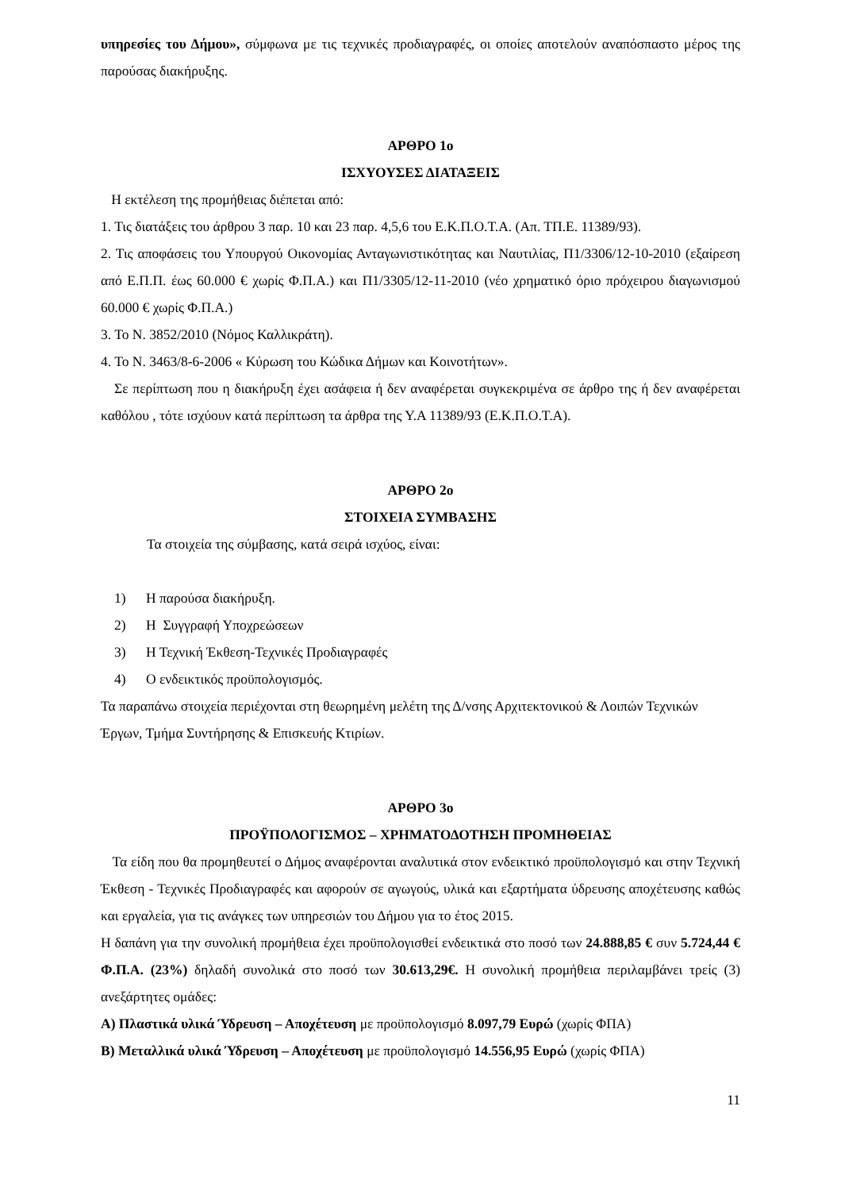υπηρεσίες του Δήμου», σύμφωνα με τις τεχνικές προδιαγραφές, οι οποίες αποτελούν αναπόσπαστο μέρος της παρούσας διακήρυξης.
ΑΡΘΡΟ 1ο
ΙΣΧΥΟΥΣΕΣ ΔΙΑΤΑΞΕΙΣ
Η εκτέλεση της προμήθειας διέπεται από:
1. Τις διατάξεις του άρθρου 3 παρ. 10 και 23 παρ. 4,5,6 του Ε.Κ.Π.Ο.Τ.Α. (Απ. ΤΠ.Ε. 11389/93).
2. Τις αποφάσεις του Υπουργού Οικονομίας Ανταγωνιστικότητας και Ναυτιλίας, Π1/3306/12-10-2010 (εξαίρεση από Ε.Π.Π. έως 60.000 € χωρίς Φ.Π.Α.) και Π1/3305/12-11-2010 (νέο χρηματικό όριο πρόχειρου διαγωνισμού 60.000 € χωρίς Φ.Π.Α.)
3. Το Ν. 3852/2010 (Νόμος Καλλικράτη).
4. Το Ν. 3463/8-6-2006 « Κύρωση του Κώδικα Δήμων και Κοινοτήτων».
Σε περίπτωση που η διακήρυξη έχει ασάφεια ή δεν αναφέρεται συγκεκριμένα σε άρθρο της ή δεν αναφέρεται καθόλου , τότε ισχύουν κατά περίπτωση τα άρθρα της Υ.Α 11389/93 (Ε.Κ.Π.Ο.Τ.Α).
ΑΡΘΡΟ 2ο
ΣΤΟΙΧΕΙΑ ΣΥΜΒΑΣΗΣ
Τα στοιχεία της σύμβασης, κατά σειρά ισχύος, είναι:
1) Η παρούσα διακήρυξη.
2) Η Συγγραφή Υποχρεώσεων
3) Η Τεχνική Έκθεση-Τεχνικές Προδιαγραφές
4) Ο ενδεικτικός προϋπολογισμός.
Τα παραπάνω στοιχεία περιέχονται στη θεωρημένη μελέτη της Δ/νσης Αρχιτεκτονικού & Λοιπών Τεχνικών Έργων, Τμήμα Συντήρησης & Επισκευής Κτιρίων.
ΑΡΘΡΟ 3ο
ΠΡΟΫΠΟΛΟΓΙΣΜΟΣ – ΧΡΗΜΑΤΟΔΟΤΗΣΗ ΠΡΟΜΗΘΕΙΑΣ
Τα είδη που θα προμηθευτεί ο Δήμος αναφέρονται αναλυτικά στον ενδεικτικό προϋπολογισμό και στην Τεχνική Έκθεση - Τεχνικές Προδιαγραφές και αφορούν σε αγωγούς, υλικά και εξαρτήματα ύδρευσης αποχέτευσης καθώς και εργαλεία, για τις ανάγκες των υπηρεσιών του Δήμου για το έτος 2015.
Η δαπάνη για την συνολική προμήθεια έχει προϋπολογισθεί ενδεικτικά στο ποσό των 24.888,85 € συν 5.724,44 € Φ.Π.Α. (23%) δηλαδή συνολικά στο ποσό των 30.613,29€. Η συνολική προμήθεια περιλαμβάνει τρείς (3) ανεξάρτητες ομάδες:
Α) Πλαστικά υλικά Ύδρευση – Αποχέτευση με προϋπολογισμό 8.097,79 Ευρώ (χωρίς ΦΠΑ)
Β) Μεταλλικά υλικά Ύδρευση – Αποχέτευση με προϋπολογισμό 14.556,95 Ευρώ (χωρίς ΦΠΑ)
11